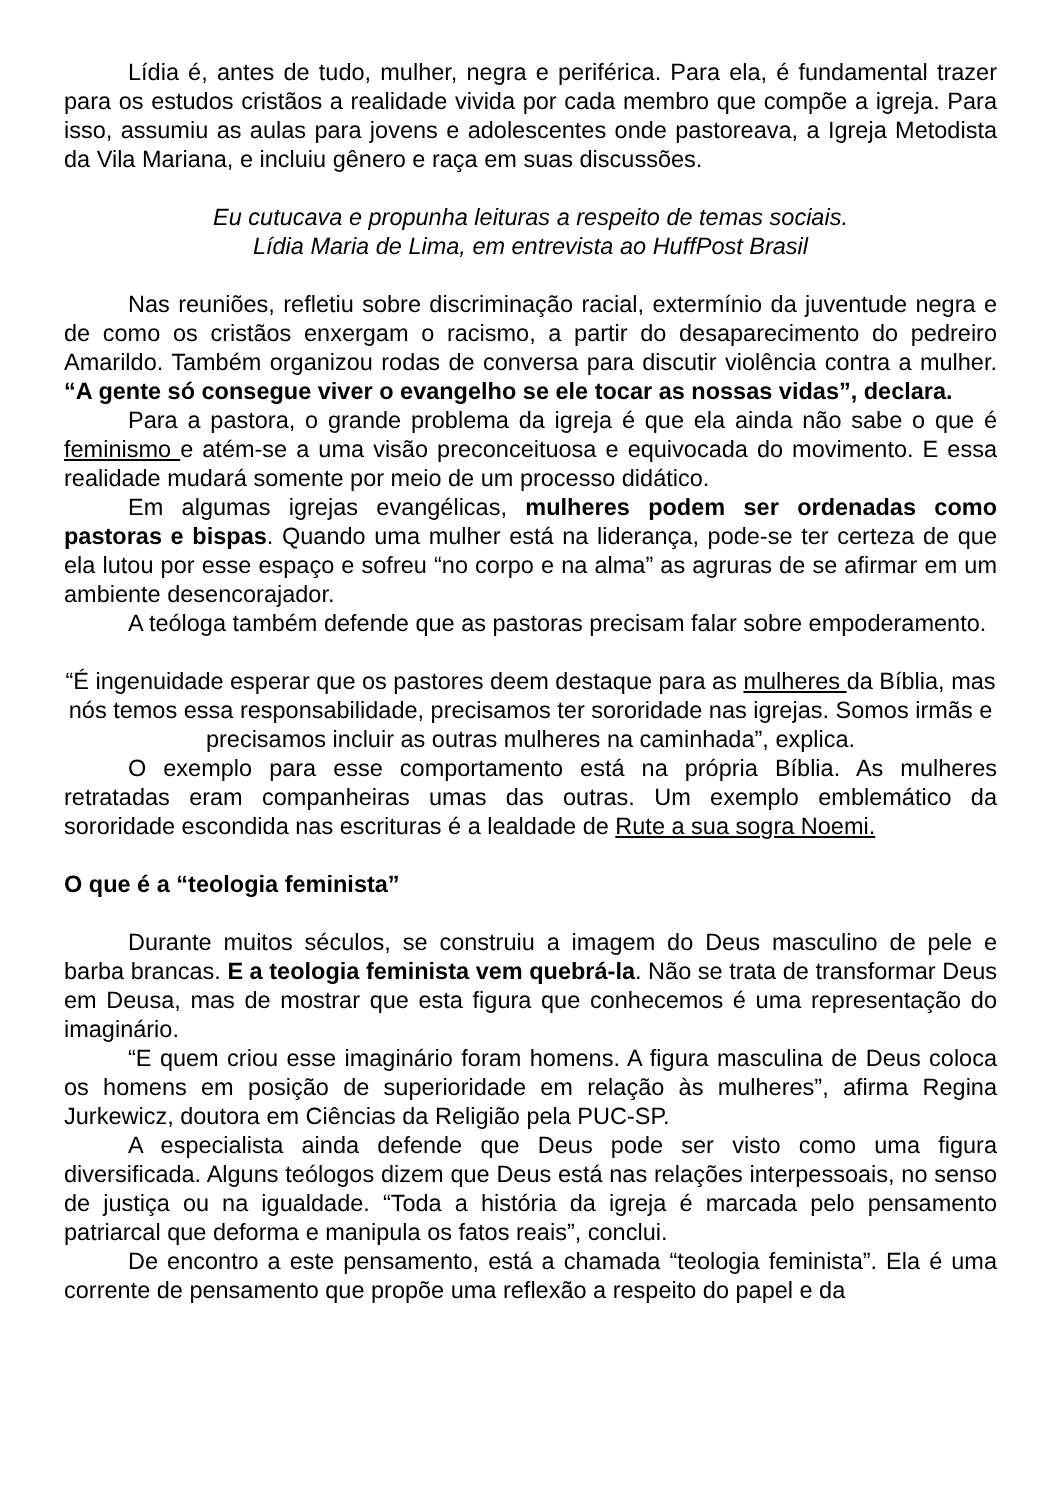Lídia é, antes de tudo, mulher, negra e periférica. Para ela, é fundamental trazer para os estudos cristãos a realidade vivida por cada membro que compõe a igreja. Para isso, assumiu as aulas para jovens e adolescentes onde pastoreava, a Igreja Metodista da Vila Mariana, e incluiu gênero e raça em suas discussões.
Eu cutucava e propunha leituras a respeito de temas sociais.
Lídia Maria de Lima, em entrevista ao HuffPost Brasil
Nas reuniões, refletiu sobre discriminação racial, extermínio da juventude negra e de como os cristãos enxergam o racismo, a partir do desaparecimento do pedreiro Amarildo. Também organizou rodas de conversa para discutir violência contra a mulher. “A gente só consegue viver o evangelho se ele tocar as nossas vidas”, declara.
Para a pastora, o grande problema da igreja é que ela ainda não sabe o que é feminismo e atém-se a uma visão preconceituosa e equivocada do movimento. E essa realidade mudará somente por meio de um processo didático.
Em algumas igrejas evangélicas, mulheres podem ser ordenadas como pastoras e bispas. Quando uma mulher está na liderança, pode-se ter certeza de que ela lutou por esse espaço e sofreu “no corpo e na alma” as agruras de se afirmar em um ambiente desencorajador.
A teóloga também defende que as pastoras precisam falar sobre empoderamento.
“É ingenuidade esperar que os pastores deem destaque para as mulheres da Bíblia, mas nós temos essa responsabilidade, precisamos ter sororidade nas igrejas. Somos irmãs e precisamos incluir as outras mulheres na caminhada”, explica.
O exemplo para esse comportamento está na própria Bíblia. As mulheres retratadas eram companheiras umas das outras. Um exemplo emblemático da sororidade escondida nas escrituras é a lealdade de Rute a sua sogra Noemi.
O que é a “teologia feminista”
Durante muitos séculos, se construiu a imagem do Deus masculino de pele e barba brancas. E a teologia feminista vem quebrá-la. Não se trata de transformar Deus em Deusa, mas de mostrar que esta figura que conhecemos é uma representação do imaginário.
“E quem criou esse imaginário foram homens. A figura masculina de Deus coloca os homens em posição de superioridade em relação às mulheres”, afirma Regina Jurkewicz, doutora em Ciências da Religião pela PUC-SP.
A especialista ainda defende que Deus pode ser visto como uma figura diversificada. Alguns teólogos dizem que Deus está nas relações interpessoais, no senso de justiça ou na igualdade. “Toda a história da igreja é marcada pelo pensamento patriarcal que deforma e manipula os fatos reais”, conclui.
De encontro a este pensamento, está a chamada “teologia feminista”. Ela é uma corrente de pensamento que propõe uma reflexão a respeito do papel e da